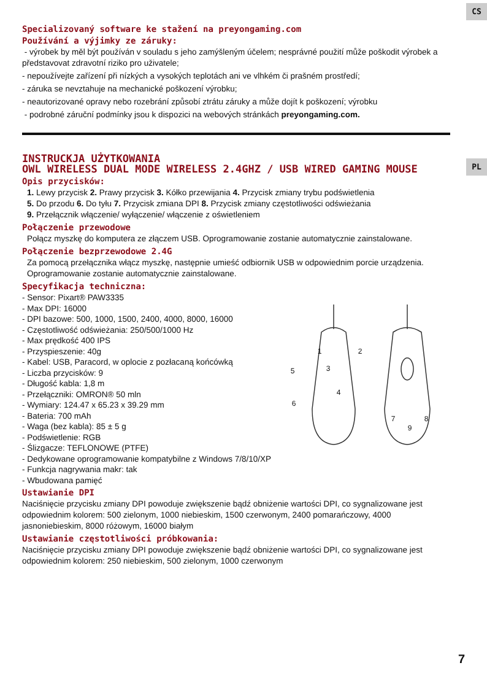CS
PL
Specializovaný software ke stažení na preyongaming.com
Používání a výjimky ze záruky:
- výrobek by měl být používán v souladu s jeho zamýšleným účelem; nesprávné použití může poškodit výrobek a představovat zdravotní riziko pro uživatele;
- nepoužívejte zařízení při nízkých a vysokých teplotách ani ve vlhkém či prašném prostředí;
- záruka se nevztahuje na mechanické poškození výrobku;
- neautorizované opravy nebo rozebrání způsobí ztrátu záruky a může dojít k poškození; výrobku
- podrobné záruční podmínky jsou k dispozici na webových stránkách preyongaming.com.
INSTRUCKJA UŻYTKOWANIA
OWL WIRELESS DUAL MODE WIRELESS 2.4GHZ / USB WIRED GAMING MOUSE
Opis przycisków:
1. Lewy przycisk 2. Prawy przycisk 3. Kółko przewijania 4. Przycisk zmiany trybu podświetlenia
5. Do przodu 6. Do tyłu 7. Przycisk zmiana DPI 8. Przycisk zmiany częstotliwości odświeżania
9. Przełącznik włączenie/ wyłączenie/ włączenie z oświetleniem
Połączenie przewodowe
Połącz myszkę do komputera ze złączem USB. Oprogramowanie zostanie automatycznie zainstalowane.
Połączenie bezprzewodowe 2.4G
Za pomocą przełącznika włącz myszkę, następnie umieść odbiornik USB w odpowiednim porcie urządzenia. Oprogramowanie zostanie automatycznie zainstalowane.
Specyfikacja techniczna:
- Sensor: Pixart® PAW3335
- Max DPI: 16000
- DPI bazowe: 500, 1000, 1500, 2400, 4000, 8000, 16000
- Częstotliwość odświeżania: 250/500/1000 Hz
- Max prędkość 400 IPS
- Przyspieszenie: 40g
- Kabel: USB, Paracord, w oplocie z pozłacaną końcówką
- Liczba przycisków: 9
- Długość kabla: 1,8 m
- Przełączniki: OMRON® 50 mln
- Wymiary: 124.47 x 65.23 x 39.29 mm
- Bateria: 700 mAh
- Waga (bez kabla): 85 ± 5 g
- Podświetlenie: RGB
- Ślizgacze: TEFLONOWE (PTFE)
- Dedykowane oprogramowanie kompatybilne z Windows 7/8/10/XP
- Funkcja nagrywania makr: tak
- Wbudowana pamięć
1
2
3
4
5
6
7
8
9
Ustawianie DPI
Naciśnięcie przycisku zmiany DPI powoduje zwiększenie bądź obniżenie wartości DPI, co sygnalizowane jest odpowiednim kolorem: 500 zielonym, 1000 niebieskim, 1500 czerwonym, 2400 pomarańczowy, 4000 jasnoniebieskim, 8000 różowym, 16000 białym
Ustawianie częstotliwości próbkowania:
Naciśnięcie przycisku zmiany DPI powoduje zwiększenie bądź obniżenie wartości DPI, co sygnalizowane jest odpowiednim kolorem: 250 niebieskim, 500 zielonym, 1000 czerwonym
7